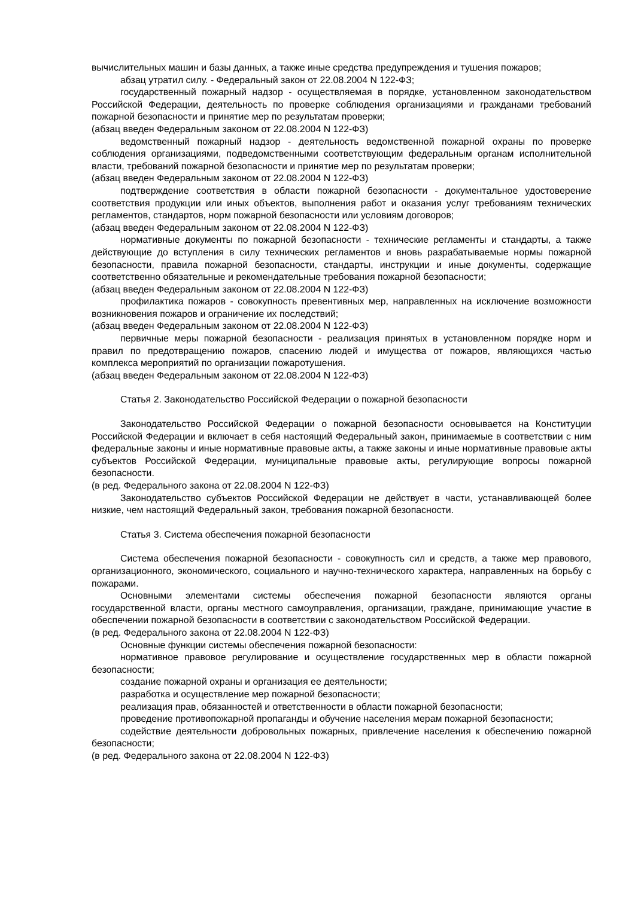вычислительных машин и базы данных, а также иные средства предупреждения и тушения пожаров;
абзац утратил силу. - Федеральный закон от 22.08.2004 N 122-ФЗ;
государственный пожарный надзор - осуществляемая в порядке, установленном законодательством Российской Федерации, деятельность по проверке соблюдения организациями и гражданами требований пожарной безопасности и принятие мер по результатам проверки;
(абзац введен Федеральным законом от 22.08.2004 N 122-ФЗ)
ведомственный пожарный надзор - деятельность ведомственной пожарной охраны по проверке соблюдения организациями, подведомственными соответствующим федеральным органам исполнительной власти, требований пожарной безопасности и принятие мер по результатам проверки;
(абзац введен Федеральным законом от 22.08.2004 N 122-ФЗ)
подтверждение соответствия в области пожарной безопасности - документальное удостоверение соответствия продукции или иных объектов, выполнения работ и оказания услуг требованиям технических регламентов, стандартов, норм пожарной безопасности или условиям договоров;
(абзац введен Федеральным законом от 22.08.2004 N 122-ФЗ)
нормативные документы по пожарной безопасности - технические регламенты и стандарты, а также действующие до вступления в силу технических регламентов и вновь разрабатываемые нормы пожарной безопасности, правила пожарной безопасности, стандарты, инструкции и иные документы, содержащие соответственно обязательные и рекомендательные требования пожарной безопасности;
(абзац введен Федеральным законом от 22.08.2004 N 122-ФЗ)
профилактика пожаров - совокупность превентивных мер, направленных на исключение возможности возникновения пожаров и ограничение их последствий;
(абзац введен Федеральным законом от 22.08.2004 N 122-ФЗ)
первичные меры пожарной безопасности - реализация принятых в установленном порядке норм и правил по предотвращению пожаров, спасению людей и имущества от пожаров, являющихся частью комплекса мероприятий по организации пожаротушения.
(абзац введен Федеральным законом от 22.08.2004 N 122-ФЗ)
Статья 2. Законодательство Российской Федерации о пожарной безопасности
Законодательство Российской Федерации о пожарной безопасности основывается на Конституции Российской Федерации и включает в себя настоящий Федеральный закон, принимаемые в соответствии с ним федеральные законы и иные нормативные правовые акты, а также законы и иные нормативные правовые акты субъектов Российской Федерации, муниципальные правовые акты, регулирующие вопросы пожарной безопасности.
(в ред. Федерального закона от 22.08.2004 N 122-ФЗ)
Законодательство субъектов Российской Федерации не действует в части, устанавливающей более низкие, чем настоящий Федеральный закон, требования пожарной безопасности.
Статья 3. Система обеспечения пожарной безопасности
Система обеспечения пожарной безопасности - совокупность сил и средств, а также мер правового, организационного, экономического, социального и научно-технического характера, направленных на борьбу с пожарами.
Основными элементами системы обеспечения пожарной безопасности являются органы государственной власти, органы местного самоуправления, организации, граждане, принимающие участие в обеспечении пожарной безопасности в соответствии с законодательством Российской Федерации.
(в ред. Федерального закона от 22.08.2004 N 122-ФЗ)
Основные функции системы обеспечения пожарной безопасности:
нормативное правовое регулирование и осуществление государственных мер в области пожарной безопасности;
создание пожарной охраны и организация ее деятельности;
разработка и осуществление мер пожарной безопасности;
реализация прав, обязанностей и ответственности в области пожарной безопасности;
проведение противопожарной пропаганды и обучение населения мерам пожарной безопасности;
содействие деятельности добровольных пожарных, привлечение населения к обеспечению пожарной безопасности;
(в ред. Федерального закона от 22.08.2004 N 122-ФЗ)